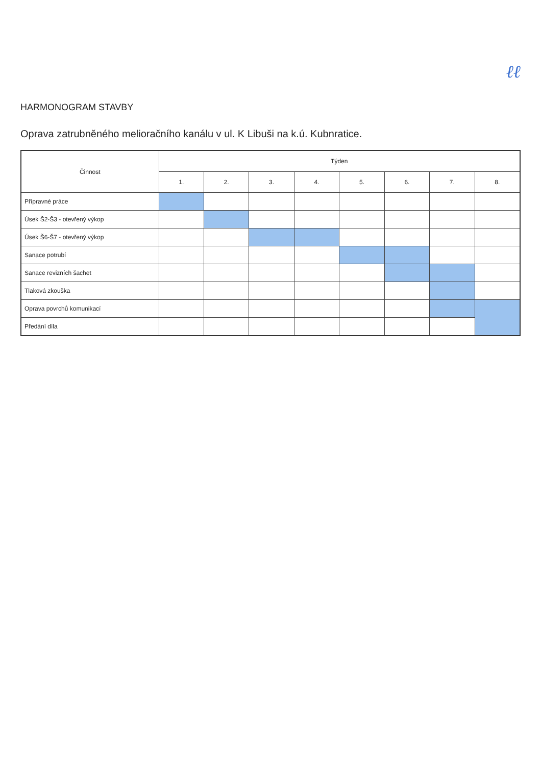ℓℓ
HARMONOGRAM STAVBY
Oprava zatrubněného melioračního kanálu v ul. K Libuši na k.ú. Kubnratice.
| Činnost | Týden | | | | | | | |
| --- | --- | --- | --- | --- | --- | --- | --- | --- |
| | 1. | 2. | 3. | 4. | 5. | 6. | 7. | 8. |
| Přípravné práce | | | | | | | | |
| Úsek Š2-Š3 - otevřený výkop | | | | | | | | |
| Úsek Š6-Š7 - otevřený výkop | | | | | | | | |
| Sanace potrubí | | | | | | | | |
| Sanace revizních šachet | | | | | | | | |
| Tlaková zkouška | | | | | | | | |
| Oprava povrchů komunikací | | | | | | | | |
| Předání díla | | | | | | | | |